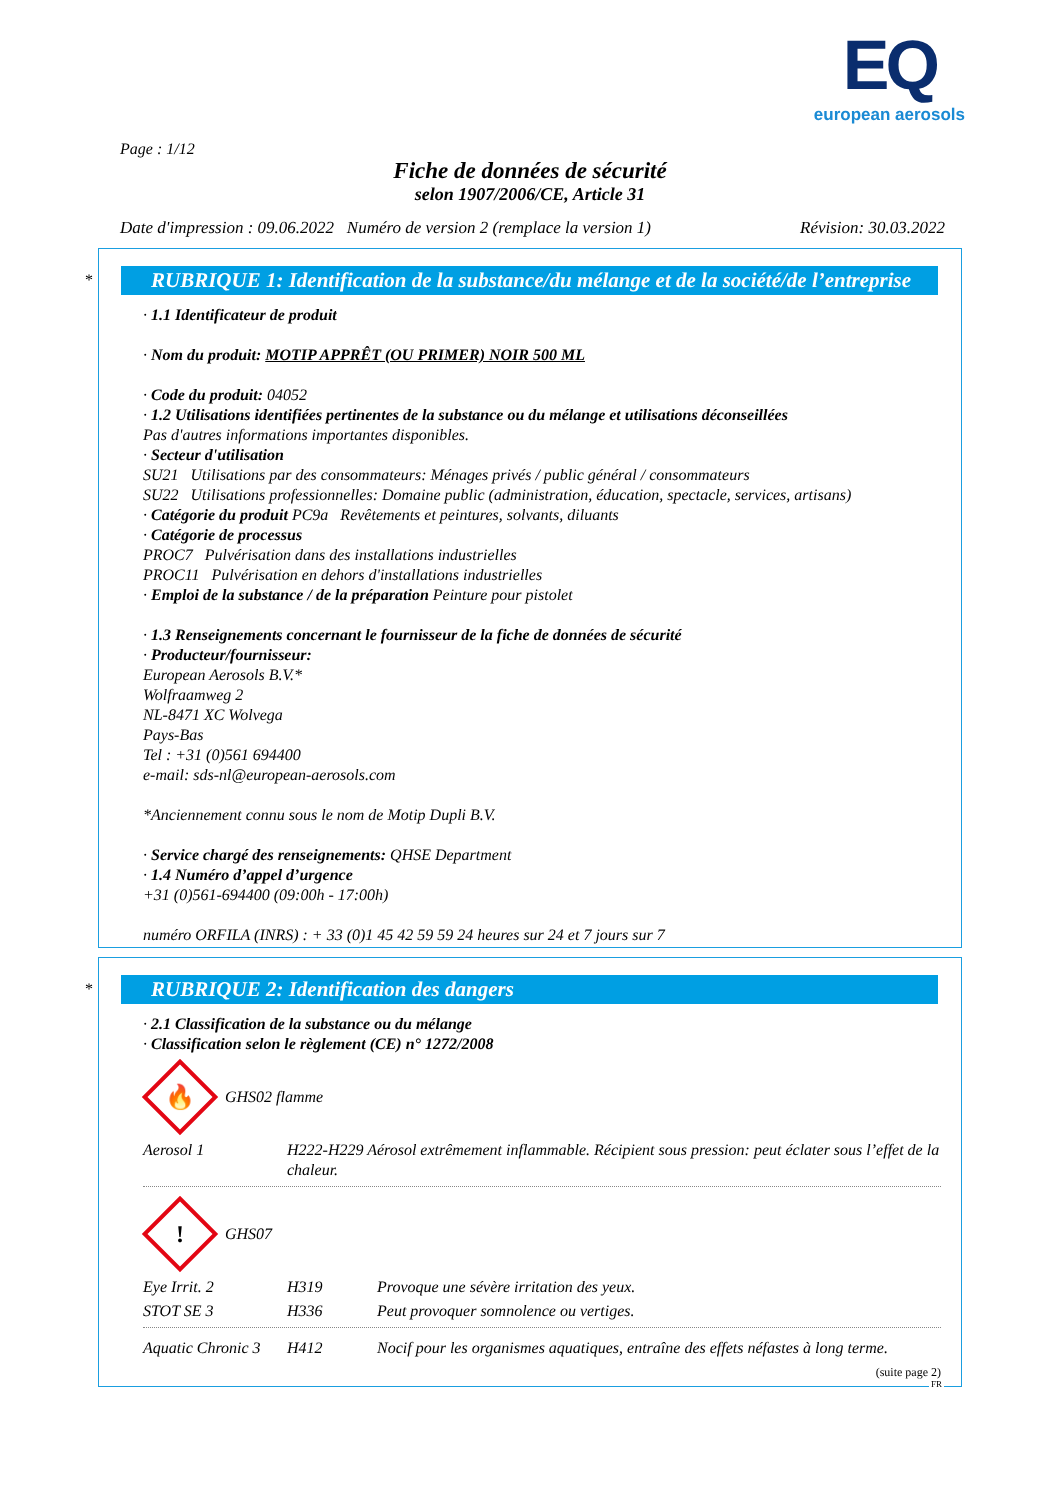EQ
european aerosols
Page : 1/12
Fiche de données de sécurité
selon 1907/2006/CE, Article 31
Date d'impression : 09.06.2022 Numéro de version 2 (remplace la version 1) Révision: 30.03.2022
*
RUBRIQUE 1: Identification de la substance/du mélange et de la société/de l’entreprise
· 1.1 Identificateur de produit
· Nom du produit: MOTIP APPRÊT (OU PRIMER) NOIR 500 ML
· Code du produit: 04052
· 1.2 Utilisations identifiées pertinentes de la substance ou du mélange et utilisations déconseillées
Pas d'autres informations importantes disponibles.
· Secteur d'utilisation
SU21 Utilisations par des consommateurs: Ménages privés / public général / consommateurs
SU22 Utilisations professionnelles: Domaine public (administration, éducation, spectacle, services, artisans)
· Catégorie du produit PC9a Revêtements et peintures, solvants, diluants
· Catégorie de processus
PROC7 Pulvérisation dans des installations industrielles
PROC11 Pulvérisation en dehors d'installations industrielles
· Emploi de la substance / de la préparation Peinture pour pistolet
· 1.3 Renseignements concernant le fournisseur de la fiche de données de sécurité
· Producteur/fournisseur:
European Aerosols B.V.*
Wolfraamweg 2
NL-8471 XC Wolvega
Pays-Bas
Tel : +31 (0)561 694400
e-mail: sds-nl@european-aerosols.com
*Anciennement connu sous le nom de Motip Dupli B.V.
· Service chargé des renseignements: QHSE Department
· 1.4 Numéro d’appel d’urgence
+31 (0)561-694400 (09:00h - 17:00h)
numéro ORFILA (INRS) : + 33 (0)1 45 42 59 59 24 heures sur 24 et 7 jours sur 7
*
RUBRIQUE 2: Identification des dangers
· 2.1 Classification de la substance ou du mélange
· Classification selon le règlement (CE) n° 1272/2008
🔥
GHS02 flamme
Aerosol 1 H222-H229 Aérosol extrêmement inflammable. Récipient sous pression: peut éclater sous l’effet de la chaleur.
!
GHS07
Eye Irrit. 2 H319 Provoque une sévère irritation des yeux.
STOT SE 3 H336 Peut provoquer somnolence ou vertiges.
Aquatic Chronic 3 H412 Nocif pour les organismes aquatiques, entraîne des effets néfastes à long terme.
(suite page 2)
FR